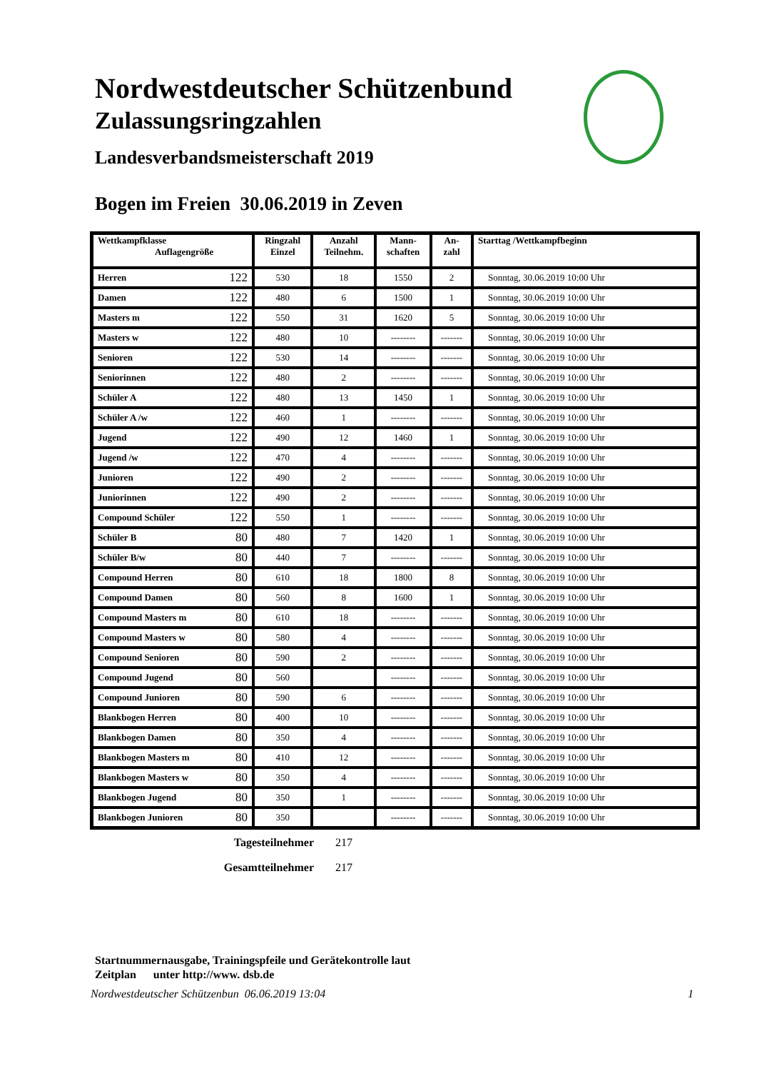Nordwestdeutscher Schützenbund
Zulassungsringzahlen
Landesverbandsmeisterschaft 2019
Bogen im Freien 30.06.2019 in Zeven
| Wettkampfklasse Auflagengröße | Ringzahl Einzel | Anzahl Teilnehm. | Mann- schaften | An- zahl | Starttag /Wettkampfbeginn |
| --- | --- | --- | --- | --- | --- |
| Herren 122 | 530 | 18 | 1550 | 2 | Sonntag, 30.06.2019 10:00 Uhr |
| Damen 122 | 480 | 6 | 1500 | 1 | Sonntag, 30.06.2019 10:00 Uhr |
| Masters m 122 | 550 | 31 | 1620 | 5 | Sonntag, 30.06.2019 10:00 Uhr |
| Masters w 122 | 480 | 10 | -------- | ------- | Sonntag, 30.06.2019 10:00 Uhr |
| Senioren 122 | 530 | 14 | -------- | ------- | Sonntag, 30.06.2019 10:00 Uhr |
| Seniorinnen 122 | 480 | 2 | -------- | ------- | Sonntag, 30.06.2019 10:00 Uhr |
| Schüler A 122 | 480 | 13 | 1450 | 1 | Sonntag, 30.06.2019 10:00 Uhr |
| Schüler A /w 122 | 460 | 1 | -------- | ------- | Sonntag, 30.06.2019 10:00 Uhr |
| Jugend 122 | 490 | 12 | 1460 | 1 | Sonntag, 30.06.2019 10:00 Uhr |
| Jugend /w 122 | 470 | 4 | -------- | ------- | Sonntag, 30.06.2019 10:00 Uhr |
| Junioren 122 | 490 | 2 | -------- | ------- | Sonntag, 30.06.2019 10:00 Uhr |
| Juniorinnen 122 | 490 | 2 | -------- | ------- | Sonntag, 30.06.2019 10:00 Uhr |
| Compound Schüler 122 | 550 | 1 | -------- | ------- | Sonntag, 30.06.2019 10:00 Uhr |
| Schüler B 80 | 480 | 7 | 1420 | 1 | Sonntag, 30.06.2019 10:00 Uhr |
| Schüler B/w 80 | 440 | 7 | -------- | ------- | Sonntag, 30.06.2019 10:00 Uhr |
| Compound Herren 80 | 610 | 18 | 1800 | 8 | Sonntag, 30.06.2019 10:00 Uhr |
| Compound Damen 80 | 560 | 8 | 1600 | 1 | Sonntag, 30.06.2019 10:00 Uhr |
| Compound Masters m 80 | 610 | 18 | -------- | ------- | Sonntag, 30.06.2019 10:00 Uhr |
| Compound Masters w 80 | 580 | 4 | -------- | ------- | Sonntag, 30.06.2019 10:00 Uhr |
| Compound Senioren 80 | 590 | 2 | -------- | ------- | Sonntag, 30.06.2019 10:00 Uhr |
| Compound Jugend 80 | 560 | | -------- | ------- | Sonntag, 30.06.2019 10:00 Uhr |
| Compound Junioren 80 | 590 | 6 | -------- | ------- | Sonntag, 30.06.2019 10:00 Uhr |
| Blankbogen Herren 80 | 400 | 10 | -------- | ------- | Sonntag, 30.06.2019 10:00 Uhr |
| Blankbogen Damen 80 | 350 | 4 | -------- | ------- | Sonntag, 30.06.2019 10:00 Uhr |
| Blankbogen Masters m 80 | 410 | 12 | -------- | ------- | Sonntag, 30.06.2019 10:00 Uhr |
| Blankbogen Masters w 80 | 350 | 4 | -------- | ------- | Sonntag, 30.06.2019 10:00 Uhr |
| Blankbogen Jugend 80 | 350 | 1 | -------- | ------- | Sonntag, 30.06.2019 10:00 Uhr |
| Blankbogen Junioren 80 | 350 | | -------- | ------- | Sonntag, 30.06.2019 10:00 Uhr |
Tagesteilnehmer 217
Gesamtteilnehmer 217
Startnummernausgabe, Trainingspfeile und Gerätekontrolle laut
Zeitplan unter http://www. dsb.de
Nordwestdeutscher Schützenbun 06.06.2019 13:04 1